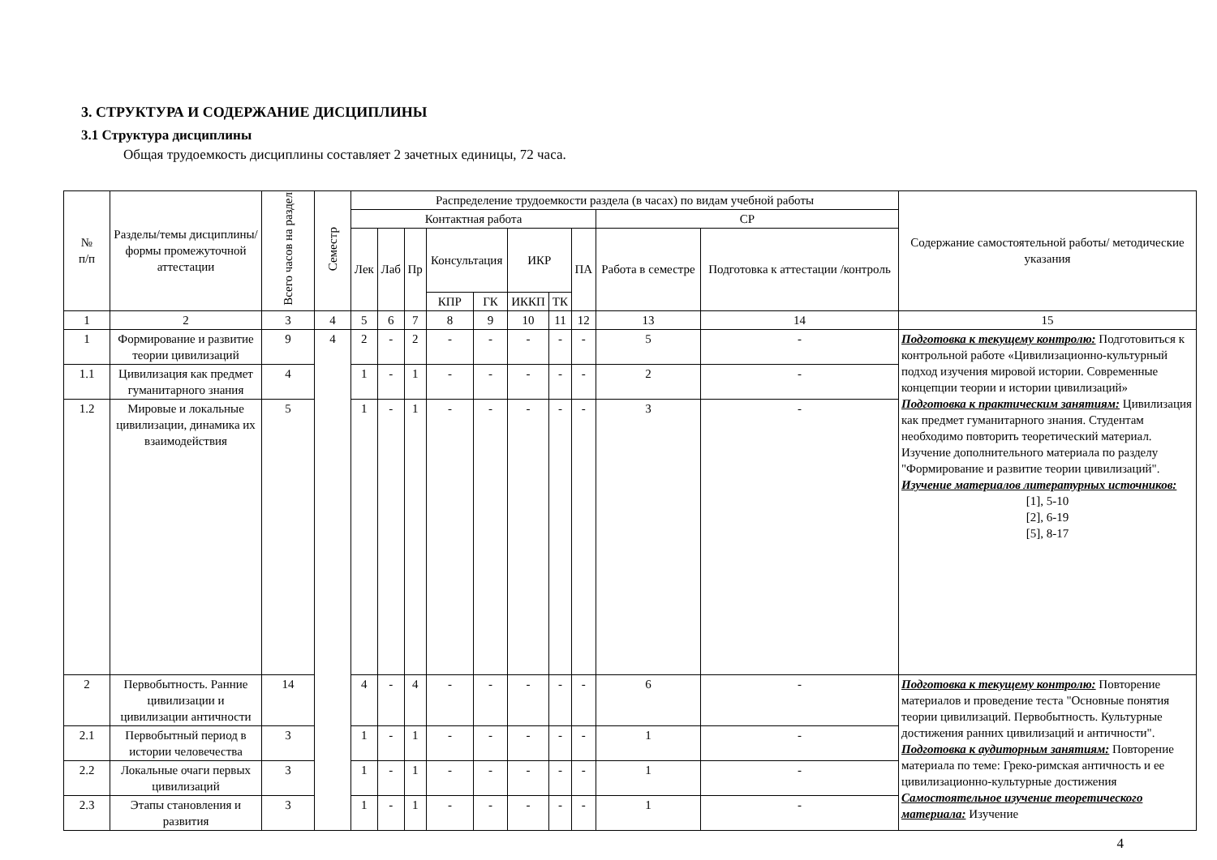3. СТРУКТУРА И СОДЕРЖАНИЕ ДИСЦИПЛИНЫ
3.1 Структура дисциплины
Общая трудоемкость дисциплины составляет 2 зачетных единицы, 72 часа.
| № п/п | Разделы/темы дисциплины/формы промежуточной аттестации | Всего часов на раздел | Семестр | Распределение трудоемкости раздела (в часах) по видам учебной работы | | | | | | | | | | Содержание самостоятельной работы/ методические указания |
| --- | --- | --- | --- | --- | --- | --- | --- | --- | --- | --- | --- | --- | --- | --- |
| | | | | Контактная работа | | | | | | | | СР | | |
| | | | | Лек | Лаб | Пр | Консультация | | ИКР | | ПА | Работа в семестре | Подготовка к аттестации /контроль | |
| | | | | | | | КПР | ГК | ИККП | ТК | | | | |
| 1 | 2 | 3 | 4 | 5 | 6 | 7 | 8 | 9 | 10 | 11 | 12 | 13 | 14 | 15 |
| 1 | Формирование и развитие теории цивилизаций | 9 | 4 | 2 | - | 2 | - | - | - | - | - | 5 | - | Подготовка к текущему контролю: Подготовиться к контрольной работе «Цивилизационно-культурный подход изучения мировой истории. Современные концепции теории и истории цивилизаций» Подготовка к практическим занятиям: Цивилизация как предмет гуманитарного знания. Студентам необходимо повторить теоретический материал. Изучение дополнительного материала по разделу "Формирование и развитие теории цивилизаций". Изучение материалов литературных источников: [1], 5-10 [2], 6-19 [5], 8-17 |
| 1.1 | Цивилизация как предмет гуманитарного знания | 4 | | 1 | - | 1 | - | - | - | - | - | 2 | - | |
| 1.2 | Мировые и локальные цивилизации, динамика их взаимодействия | 5 | | 1 | - | 1 | - | - | - | - | - | 3 | - | |
| 2 | Первобытность. Ранние цивилизации и цивилизации античности | 14 | | 4 | - | 4 | - | - | - | - | - | 6 | - | Подготовка к текущему контролю: Повторение материалов и проведение теста "Основные понятия теории цивилизаций. Первобытность. Культурные достижения ранних цивилизаций и античности". Подготовка к аудиторным занятиям: Повторение материала по теме: Греко-римская античность и ее цивилизационно-культурные достижения Самостоятельное изучение теоретического материала: Изучение |
| 2.1 | Первобытный период в истории человечества | 3 | | 1 | - | 1 | - | - | - | - | - | 1 | - | |
| 2.2 | Локальные очаги первых цивилизаций | 3 | | 1 | - | 1 | - | - | - | - | - | 1 | - | |
| 2.3 | Этапы становления и развития | 3 | | 1 | - | 1 | - | - | - | - | - | 1 | - | |
4